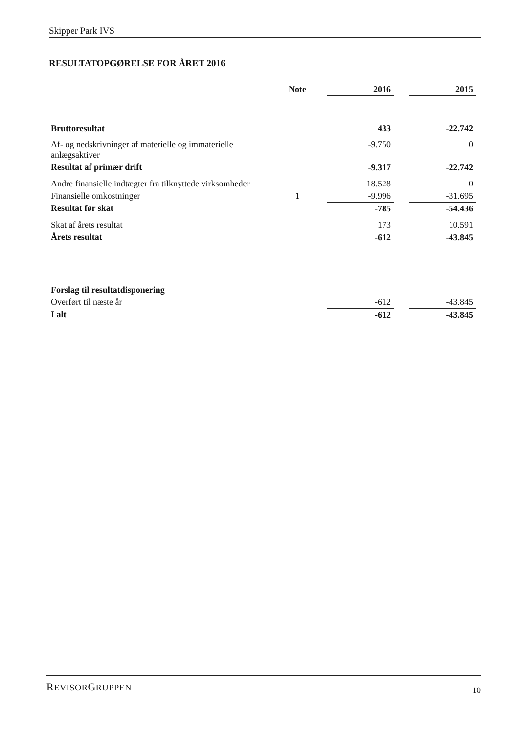Skipper Park IVS
RESULTATOPGØRELSE FOR ÅRET 2016
| | Note | 2016 | | 2015 |
| --- | --- | --- | --- | --- |
| Bruttoresultat | | 433 | | -22.742 |
| Af- og nedskrivninger af materielle og immaterielle anlægsaktiver | | -9.750 | | 0 |
| Resultat af primær drift | | -9.317 | | -22.742 |
| Andre finansielle indtægter fra tilknyttede virksomheder | | 18.528 | | 0 |
| Finansielle omkostninger | 1 | -9.996 | | -31.695 |
| Resultat før skat | | -785 | | -54.436 |
| Skat af årets resultat | | 173 | | 10.591 |
| Årets resultat | | -612 | | -43.845 |
| Forslag til resultatdisponering | | | | |
| Overført til næste år | | -612 | | -43.845 |
| I alt | | -612 | | -43.845 |
REVISORGRUPPEN 10